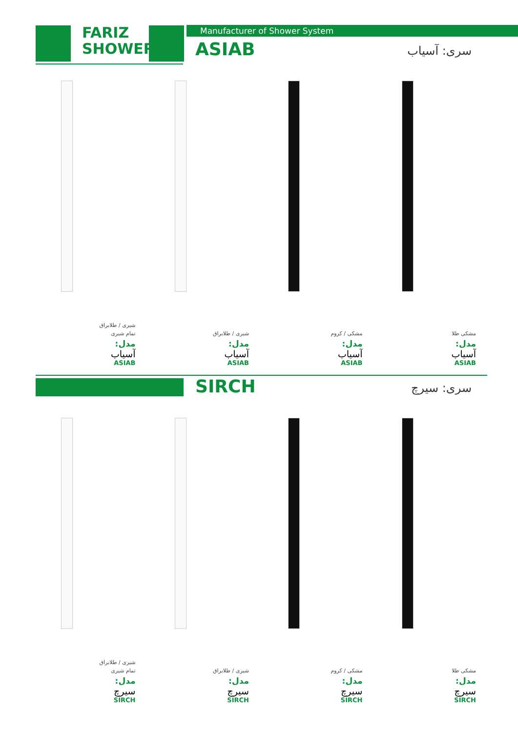FARIZ
SHOWER
Manufacturer of Shower System
ASIAB سری: آسیاب
شیری / طلابراق
تمام شیری
مدل:
آسیاب
ASIAB
شیری / طلابراق
مدل:
آسیاب
ASIAB
مشکی / کروم
مدل:
آسیاب
ASIAB
مشکی طلا
مدل:
آسیاب
ASIAB
SIRCH سری: سیرچ
شیری / طلابراق
تمام شیری
مدل:
سیرچ
SIRCH
شیری / طلابراق
مدل:
سیرچ
SIRCH
مشکی / کروم
مدل:
سیرچ
SIRCH
مشکی طلا
مدل:
سیرچ
SIRCH